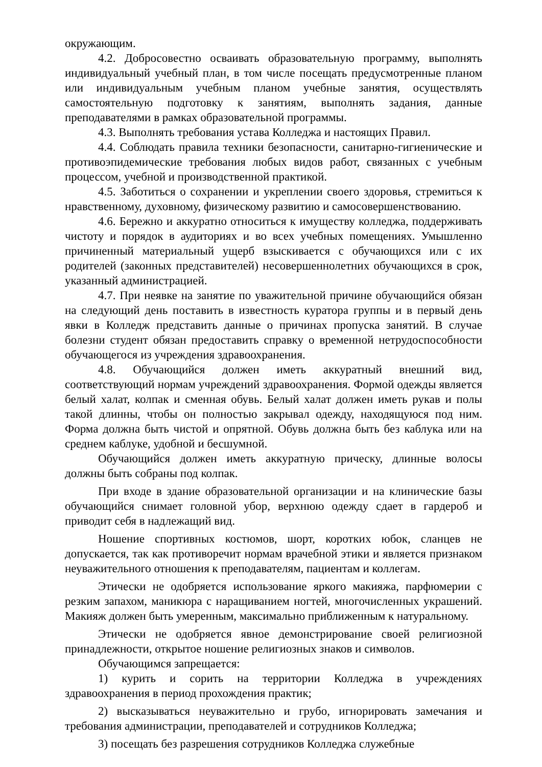окружающим.
4.2. Добросовестно осваивать образовательную программу, выполнять индивидуальный учебный план, в том числе посещать предусмотренные планом или индивидуальным учебным планом учебные занятия, осуществлять самостоятельную подготовку к занятиям, выполнять задания, данные преподавателями в рамках образовательной программы.
4.3. Выполнять требования устава Колледжа и настоящих Правил.
4.4. Соблюдать правила техники безопасности, санитарно-гигиенические и противоэпидемические требования любых видов работ, связанных с учебным процессом, учебной и производственной практикой.
4.5. Заботиться о сохранении и укреплении своего здоровья, стремиться к нравственному, духовному, физическому развитию и самосовершенствованию.
4.6. Бережно и аккуратно относиться к имуществу колледжа, поддерживать чистоту и порядок в аудиториях и во всех учебных помещениях. Умышленно причиненный материальный ущерб взыскивается с обучающихся или с их родителей (законных представителей) несовершеннолетних обучающихся в срок, указанный администрацией.
4.7. При неявке на занятие по уважительной причине обучающийся обязан на следующий день поставить в известность куратора группы и в первый день явки в Колледж представить данные о причинах пропуска занятий. В случае болезни студент обязан предоставить справку о временной нетрудоспособности обучающегося из учреждения здравоохранения.
4.8. Обучающийся должен иметь аккуратный внешний вид, соответствующий нормам учреждений здравоохранения. Формой одежды является белый халат, колпак и сменная обувь. Белый халат должен иметь рукав и полы такой длинны, чтобы он полностью закрывал одежду, находящуюся под ним. Форма должна быть чистой и опрятной. Обувь должна быть без каблука или на среднем каблуке, удобной и бесшумной.
Обучающийся должен иметь аккуратную прическу, длинные волосы должны быть собраны под колпак.
При входе в здание образовательной организации и на клинические базы обучающийся снимает головной убор, верхнюю одежду сдает в гардероб и приводит себя в надлежащий вид.
Ношение спортивных костюмов, шорт, коротких юбок, сланцев не допускается, так как противоречит нормам врачебной этики и является признаком неуважительного отношения к преподавателям, пациентам и коллегам.
Этически не одобряется использование яркого макияжа, парфюмерии с резким запахом, маникюра с наращиванием ногтей, многочисленных украшений. Макияж должен быть умеренным, максимально приближенным к натуральному.
Этически не одобряется явное демонстрирование своей религиозной принадлежности, открытое ношение религиозных знаков и символов.
Обучающимся запрещается:
1) курить и сорить на территории Колледжа в учреждениях здравоохранения в период прохождения практик;
2) высказываться неуважительно и грубо, игнорировать замечания и требования администрации, преподавателей и сотрудников Колледжа;
3) посещать без разрешения сотрудников Колледжа служебные